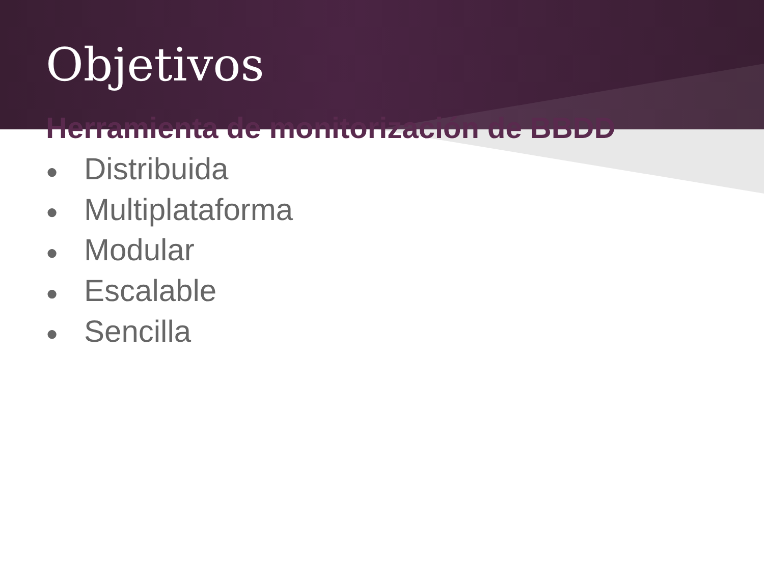Objetivos
Herramienta de monitorización de BBDD
● Distribuida
● Multiplataforma
● Modular
● Escalable
● Sencilla